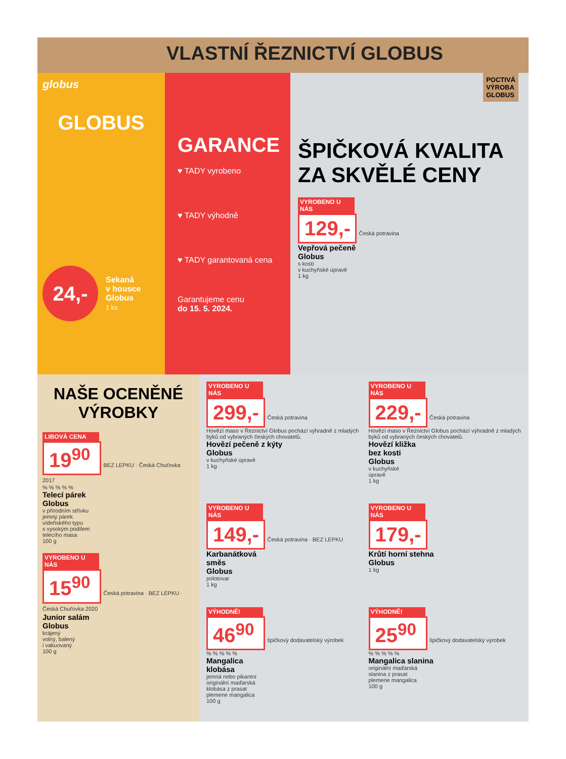VLASTNÍ ŘEZNICTVÍ GLOBUS
globus
GLOBUS
24,-
Sekaná
v housce
Globus
1 ks
GARANCE
♥ TADY vyrobeno
♥ TADY výhodně
♥ TADY garantovaná cena
Garantujeme cenu
do 15. 5. 2024.
POCTIVÁ
VÝROBA
GLOBUS
ŠPIČKOVÁ KVALITA
ZA SKVĚLÉ CENY
VYROBENO U NÁS
129,-
Česká potravina
Vepřová pečeně
Globus
s kostí
v kuchyňské úpravě
1 kg
NAŠE OCENĚNÉ
VÝROBKY
LIBOVÁ CENA
19<sup>90</sup>
BEZ LEPKU · Česká Chuťovka 2017
% % % % %
Telecí párek
Globus
v přírodním střívku
jemný párek
vídeňského typu
s vysokým podílem
telecího masa
100 g
VYROBENO U NÁS
15<sup>90</sup>
Česká potravina · BEZ LEPKU · Česká Chuťovka 2020
Junior salám
Globus
krájený
volný, balený
i vakuovaný
100 g
VYROBENO U NÁS
299,-
Česká potravina
Hovězí maso v Řeznictví Globus pochází výhradně z mladých býků od vybraných českých chovatelů.
Hovězí pečeně z kýty
Globus
v kuchyňské úpravě
1 kg
VYROBENO U NÁS
229,-
Česká potravina
Hovězí maso v Řeznictví Globus pochází výhradně z mladých býků od vybraných českých chovatelů.
Hovězí kližka
bez kosti
Globus
v kuchyňské
úpravě
1 kg
VYROBENO U NÁS
149,-
Česká potravina · BEZ LEPKU
Karbanátková
směs
Globus
polotovar
1 kg
VYROBENO U NÁS
179,-
Krůtí horní stehna
Globus
1 kg
VÝHODNĚ!
46<sup>90</sup>
špičkový dodavatelský výrobek
% % % % %
Mangalica
klobása
jemná nebo pikantní
originální maďarská
klobása z prasat
plemene mangalica
100 g
VÝHODNĚ!
25<sup>90</sup>
špičkový dodavatelský výrobek
% % % % %
Mangalica slanina
originální maďarská
slanina z prasat
plemene mangalica
100 g